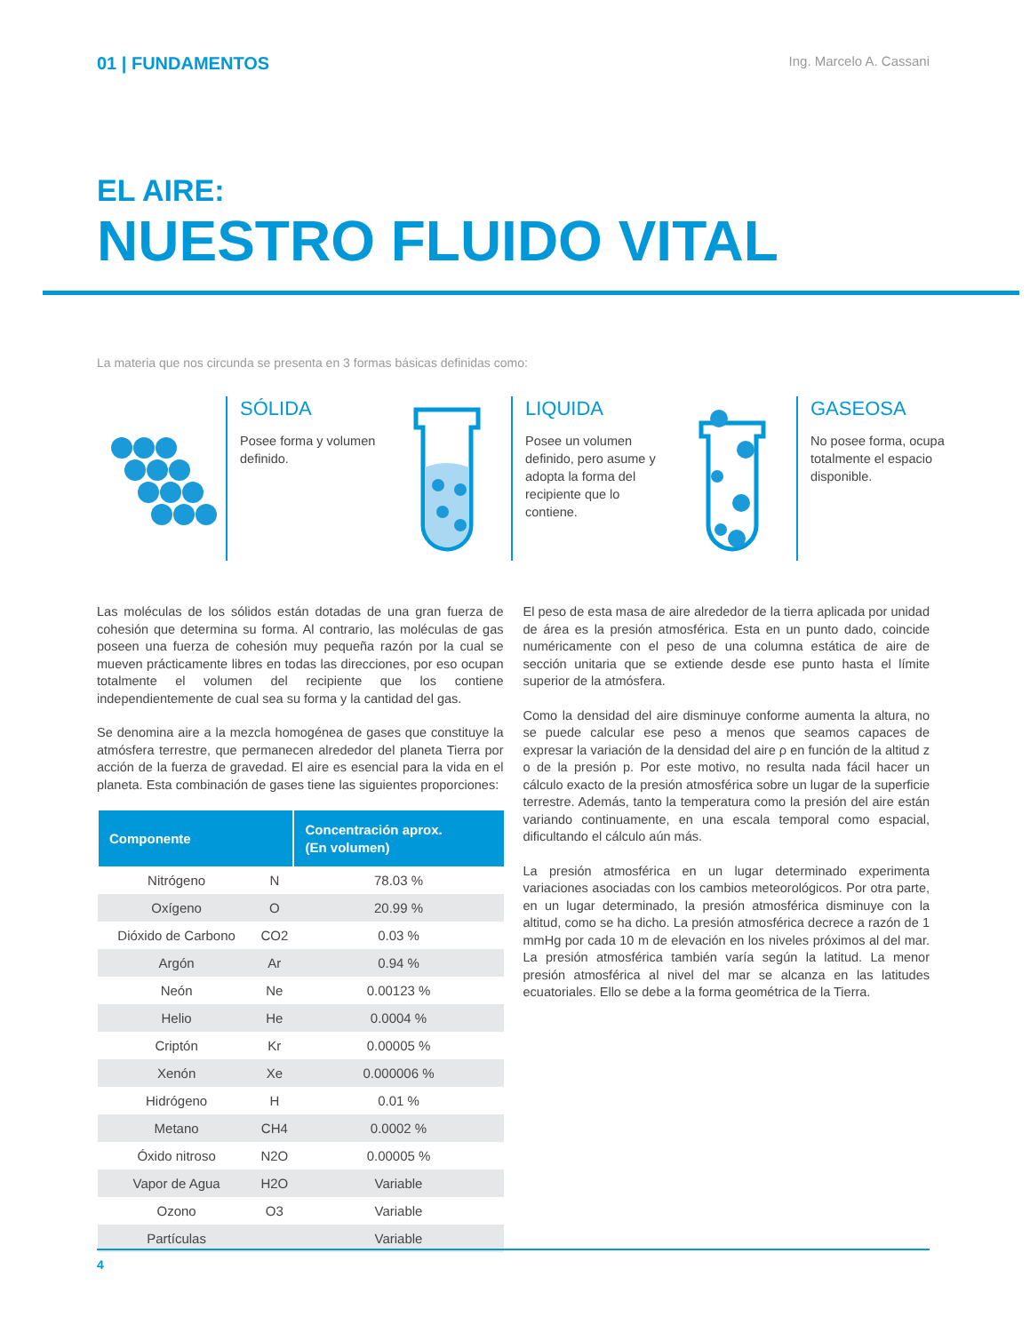01 | FUNDAMENTOS
Ing. Marcelo A. Cassani
EL AIRE:
NUESTRO FLUIDO VITAL
La materia que nos circunda se presenta en 3 formas básicas definidas como:
SÓLIDA
Posee forma y volumen definido.
LIQUIDA
Posee un volumen definido, pero asume y adopta la forma del recipiente que lo contiene.
GASEOSA
No posee forma, ocupa totalmente el espacio disponible.
Las moléculas de los sólidos están dotadas de una gran fuerza de cohesión que determina su forma. Al contrario, las moléculas de gas poseen una fuerza de cohesión muy pequeña razón por la cual se mueven prácticamente libres en todas las direcciones, por eso ocupan totalmente el volumen del recipiente que los contiene independientemente de cual sea su forma y la cantidad del gas.
Se denomina aire a la mezcla homogénea de gases que constituye la atmósfera terrestre, que permanecen alrededor del planeta Tierra por acción de la fuerza de gravedad. El aire es esencial para la vida en el planeta. Esta combinación de gases tiene las siguientes proporciones:
| Componente | | Concentración aprox. (En volumen) |
| --- | --- | --- |
| Nitrógeno | N | 78.03 % |
| Oxígeno | O | 20.99 % |
| Dióxido de Carbono | CO2 | 0.03 % |
| Argón | Ar | 0.94 % |
| Neón | Ne | 0.00123 % |
| Helio | He | 0.0004 % |
| Criptón | Kr | 0.00005 % |
| Xenón | Xe | 0.000006 % |
| Hidrógeno | H | 0.01 % |
| Metano | CH4 | 0.0002 % |
| Óxido nitroso | N2O | 0.00005 % |
| Vapor de Agua | H2O | Variable |
| Ozono | O3 | Variable |
| Partículas | | Variable |
El peso de esta masa de aire alrededor de la tierra aplicada por unidad de área es la presión atmosférica. Esta en un punto dado, coincide numéricamente con el peso de una columna estática de aire de sección unitaria que se extiende desde ese punto hasta el límite superior de la atmósfera.
Como la densidad del aire disminuye conforme aumenta la altura, no se puede calcular ese peso a menos que seamos capaces de expresar la variación de la densidad del aire ρ en función de la altitud z o de la presión p. Por este motivo, no resulta nada fácil hacer un cálculo exacto de la presión atmosférica sobre un lugar de la superficie terrestre. Además, tanto la temperatura como la presión del aire están variando continuamente, en una escala temporal como espacial, dificultando el cálculo aún más.
La presión atmosférica en un lugar determinado experimenta variaciones asociadas con los cambios meteorológicos. Por otra parte, en un lugar determinado, la presión atmosférica disminuye con la altitud, como se ha dicho. La presión atmosférica decrece a razón de 1 mmHg por cada 10 m de elevación en los niveles próximos al del mar. La presión atmosférica también varía según la latitud. La menor presión atmosférica al nivel del mar se alcanza en las latitudes ecuatoriales. Ello se debe a la forma geométrica de la Tierra.
4